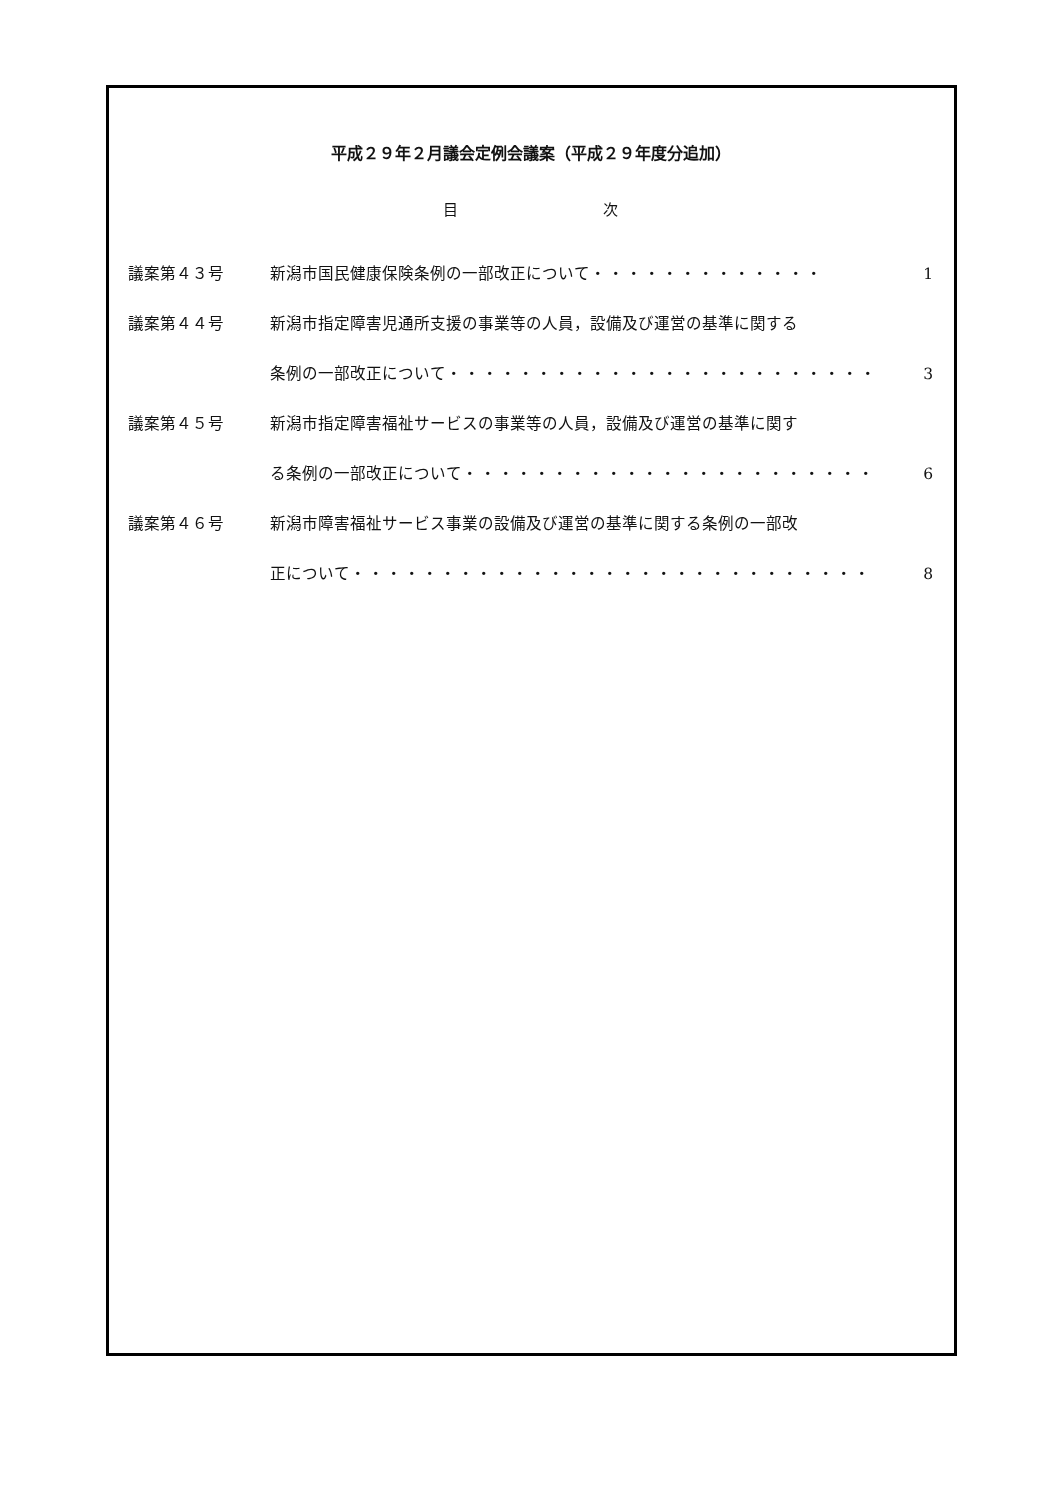平成２９年２月議会定例会議案（平成２９年度分追加）
目 次
議案第４３号 新潟市国民健康保険条例の一部改正について ・・・・・・・・・・・・・ 1
議案第４４号 新潟市指定障害児通所支援の事業等の人員，設備及び運営の基準に関する
条例の一部改正について ・・・・・・・・・・・・・・・・・・・・・・・・ 3
議案第４５号 新潟市指定障害福祉サービスの事業等の人員，設備及び運営の基準に関す
る条例の一部改正について ・・・・・・・・・・・・・・・・・・・・・・・ 6
議案第４６号 新潟市障害福祉サービス事業の設備及び運営の基準に関する条例の一部改
正について ・・・・・・・・・・・・・・・・・・・・・・・・・・・・・ 8